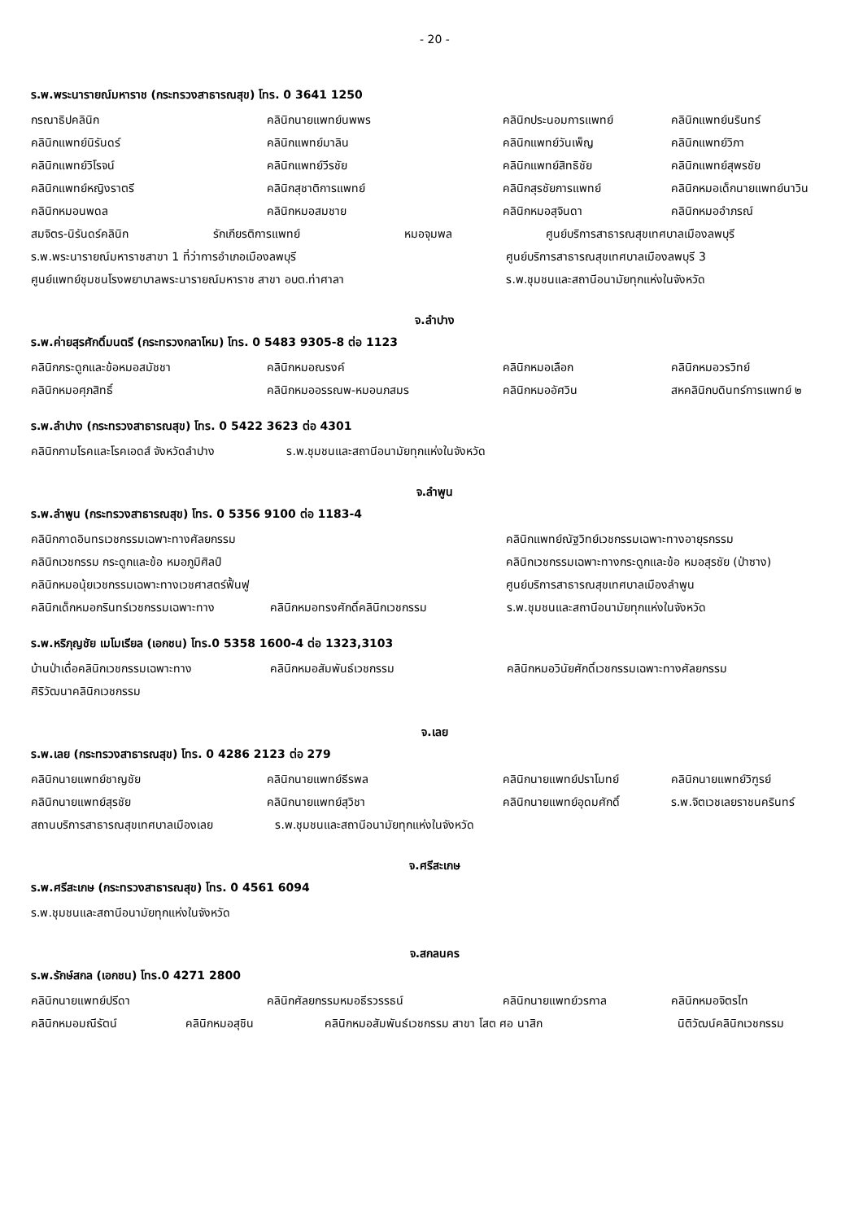- 20 -
ร.พ.พระนารายณ์มหาราช (กระทรวงสาธารณสุข) โทร. 0 3641 1250
กรณาธิปคลินิก คลินิกนายแพทย์นพพร คลินิกประนอมการแพทย์ คลินิกแพทย์นรินทร์
คลินิกแพทย์นิรันดร์ คลินิกแพทย์มาลิน คลินิกแพทย์วันเพ็ญ คลินิกแพทย์วิภา
คลินิกแพทย์วิโรจน์ คลินิกแพทย์วีรชัย คลินิกแพทย์สิทธิชัย คลินิกแพทย์สุพรชัย
คลินิกแพทย์หญิงราตรี คลินิกสุชาติการแพทย์ คลินิกสุรชัยการแพทย์ คลินิกหมอเด็กนายแพทย์นาวิน
คลินิกหมอนพดล คลินิกหมอสมชาย คลินิกหมอสุจินดา คลินิกหมออำภรณ์
สมจิตร-นิรันดร์คลินิก รักเกียรติการแพทย์ หมอจุมพล ศูนย์บริการสาธารณสุขเทศบาลเมืองลพบุรี
ร.พ.พระนารายณ์มหาราชสาขา 1 ที่ว่าการอำเภอเมืองลพบุรี ศูนย์บริการสาธารณสุขเทศบาลเมืองลพบุรี 3
ศูนย์แพทย์ชุมชนโรงพยาบาลพระนารายณ์มหาราช สาขา อบต.ท่าศาลา ร.พ.ชุมชนและสถานีอนามัยทุกแห่งในจังหวัด
จ.ลำปาง
ร.พ.ค่ายสุรศักดิ์มนตรี (กระทรวงกลาโหม) โทร. 0 5483 9305-8 ต่อ 1123
คลินิกกระดูกและข้อหมอสมัชชา คลินิกหมอณรงค์ คลินิกหมอเลือก คลินิกหมอวรวิทย์
คลินิกหมอศุภสิทธิ์ คลินิกหมออรรณพ-หมอนภสมร คลินิกหมออัศวิน สหคลินิกบดินทร์การแพทย์ ๒
ร.พ.ลำปาง (กระทรวงสาธารณสุข) โทร. 0 5422 3623 ต่อ 4301
คลินิกกามโรคและโรคเอดส์ จังหวัดลำปาง ร.พ.ชุมชนและสถานีอนามัยทุกแห่งในจังหวัด
จ.ลำพูน
ร.พ.ลำพูน (กระทรวงสาธารณสุข) โทร. 0 5356 9100 ต่อ 1183-4
คลินิกกาดอินทรเวชกรรมเฉพาะทางศัลยกรรม คลินิกแพทย์ณัฐวิทย์เวชกรรมเฉพาะทางอายุรกรรม
คลินิกเวชกรรม กระดูกและข้อ หมอภูมิศิลป์ คลินิกเวชกรรมเฉพาะทางกระดูกและข้อ หมอสุรชัย (ป่าซาง)
คลินิกหมอนุ้ยเวชกรรมเฉพาะทางเวชศาสตร์ฟื้นฟู ศูนย์บริการสาธารณสุขเทศบาลเมืองลำพูน
คลินิกเด็กหมอกรินทร์เวชกรรมเฉพาะทาง คลินิกหมอทรงศักดิ์คลินิกเวชกรรม ร.พ.ชุมชนและสถานีอนามัยทุกแห่งในจังหวัด
ร.พ.หริภุญชัย เมโมเรียล (เอกชน) โทร.0 5358 1600-4 ต่อ 1323,3103
บ้านป่าเดื่อคลินิกเวชกรรมเฉพาะทาง คลินิกหมอสัมพันธ์เวชกรรม คลินิกหมอวินัยศักดิ์เวชกรรมเฉพาะทางศัลยกรรม
ศิริวัฒนาคลินิกเวชกรรม
จ.เลย
ร.พ.เลย (กระทรวงสาธารณสุข) โทร. 0 4286 2123 ต่อ 279
คลินิกนายแพทย์ชาญชัย คลินิกนายแพทย์ธีรพล คลินิกนายแพทย์ปราโมทย์ คลินิกนายแพทย์วิฑูรย์
คลินิกนายแพทย์สุรชัย คลินิกนายแพทย์สุวิชา คลินิกนายแพทย์อุดมศักดิ์ ร.พ.จิตเวชเลยราชนครินทร์
สถานบริการสาธารณสุขเทศบาลเมืองเลย ร.พ.ชุมชนและสถานีอนามัยทุกแห่งในจังหวัด
จ.ศรีสะเกษ
ร.พ.ศรีสะเกษ (กระทรวงสาธารณสุข) โทร. 0 4561 6094
ร.พ.ชุมชนและสถานีอนามัยทุกแห่งในจังหวัด
จ.สกลนคร
ร.พ.รักษ์สกล (เอกชน) โทร.0 4271 2800
คลินิกนายแพทย์ปรีดา คลินิกศัลยกรรมหมอธีรวรรธน์ คลินิกนายแพทย์วรกาล คลินิกหมอจิตรไท
คลินิกหมอมณีรัตน์ คลินิกหมอสุชิน คลินิกหมอสัมพันธ์เวชกรรม สาขา โสต ศอ นาสิก นิติวัฒน์คลินิกเวชกรรม